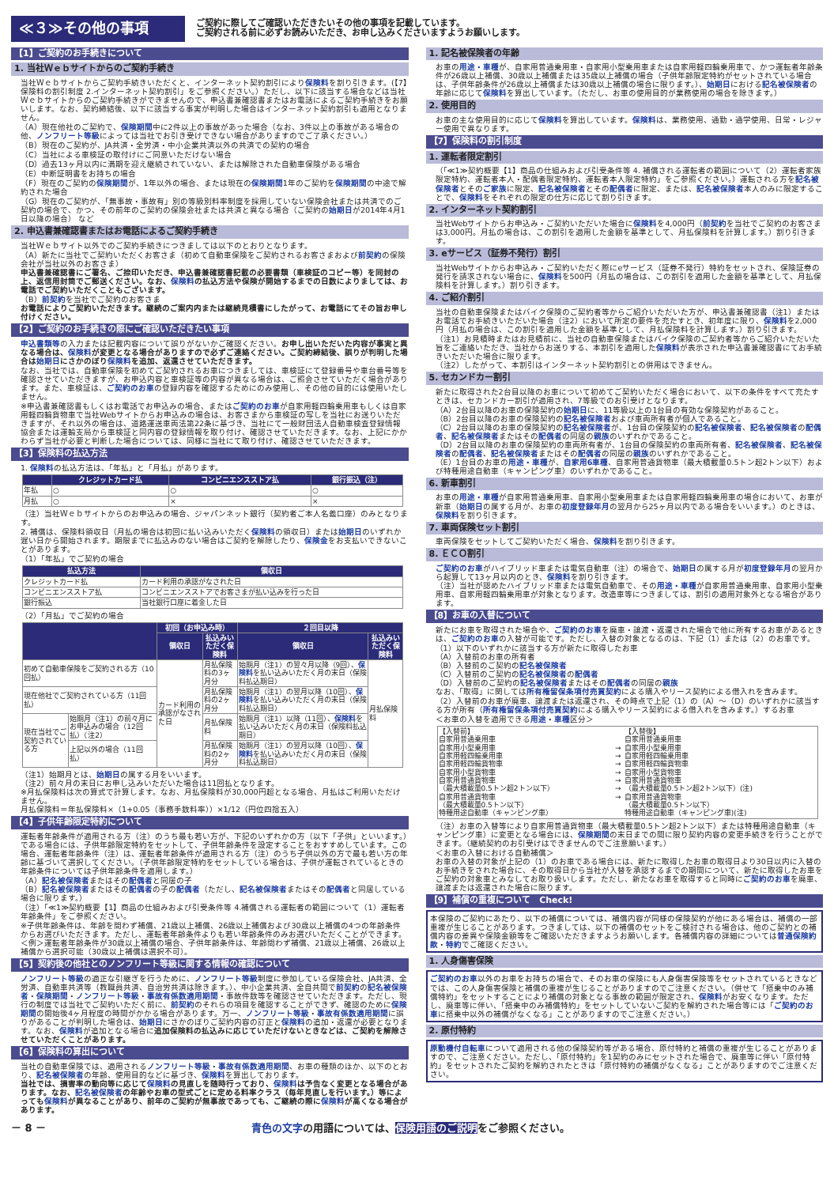≪３≫その他の事項
ご契約に際してご確認いただきたいその他の事項を記載しています。
ご契約される前に必ずお読みいただき、お申し込みくださいますようお願いします。
【1】ご契約のお手続きについて
1. 当社Ｗｅｂサイトからのご契約手続き
当社Ｗｅｂサイトからご契約手続きいただくと、インターネット契約割引により保険料を割り引きます。(【7】保険料の割引制度 2.インターネット契約割引」をご参照ください。）ただし、以下に該当する場合などは当社Ｗｅｂサイトからのご契約手続きができませんので、申込書兼確認書またはお電話によるご契約手続きをお願いします。なお、契約締結後、以下に該当する事実が判明した場合はインターネット契約割引も適用となりません。
（A）現在他社のご契約で、保険期間中に2件以上の事故があった場合（なお、3件以上の事故がある場合の他、ノンフリート等級によっては当社でお引き受けできない場合がありますのでご了承ください。）
（B）現在のご契約が、JA共済・全労済・中小企業共済以外の共済での契約の場合
（C）当社による車検証の取付けにご同意いただけない場合
（D）過去13ヶ月以内に満期を迎え継続されていない、または解除された自動車保険がある場合
（E）中断証明書をお持ちの場合
（F）現在のご契約の保険期間が、1年以外の場合、または現在の保険期間1年のご契約を保険期間の中途で解約された場合
（G）現在のご契約が、「無事故・事故有」別の等級別料率制度を採用していない保険会社または共済でのご契約の場合で、かつ、その前年のご契約の保険会社または共済と異なる場合（ご契約の始期日が2014年4月1日以降の場合） など
2. 申込書兼確認書またはお電話によるご契約手続き
当社Ｗｅｂサイト以外でのご契約手続きにつきましては以下のとおりとなります。
（A）新たに当社でご契約いただくお客さま（初めて自動車保険をご契約されるお客さまおよび前契約の保険会社が当社以外のお客さま）
申込書兼確認書にご署名、ご捺印いただき、申込書兼確認書記載の必要書類（車検証のコピー等）を同封の上、返信用封筒でご郵送ください。なお、保険料の払込方法や保険が開始するまでの日数によりましては、お電話でご契約いただくこともございます。
（B）前契約を当社でご契約のお客さま
お電話によりご契約いただきます。継続のご案内内または継続見積書にしたがって、お電話にてその旨お申し付けください。
【2】ご契約のお手続きの際にご確認いただきたい事項
申込書類等の入力または記載内容について誤りがないかご確認ください。お申し出いただいた内容が事実と異なる場合は、保険料が変更となる場合がありますので必ずご連絡ください。ご契約締結後、誤りが判明した場合は始期日にさかのぼり保険料を追加、返還させていただきます。
なお、当社では、自動車保険を初めてご契約されるお車につきましては、車検証にて登録番号や車台番号等を確認させていただきますが、お申込内容と車検証等の内容が異なる場合は、ご照会させていただく場合があります。また、車検証は、ご契約のお車の登録内容を確認するためにのみ使用し、その他の目的には使用いたしません。
※申込書兼確認書もしくはお電話でお申込みの場合、またはご契約のお車が自家用軽四輪乗用車もしくは自家用軽四輪貨物車で当社Webサイトからお申込みの場合は、お客さまから車検証の写しを当社にお送りいただきますが、それ以外の場合は、道路運送車両法第22条に基づき、当社にて一般財団法人自動車検査登録情報協会または運輸支局から車検証と同内容の登録情報を取り付け、確認させていただきます。なお、上記にかかわらず当社が必要と判断した場合については、同様に当社にて取り付け、確認させていただきます。
【3】保険料の払込方法
1. 保険料の払込方法は、「年払」と「月払」があります。
| | クレジットカード払 | コンビニエンスストア払 | 銀行振込（注） |
| --- | --- | --- | --- |
| 年払 | ○ | ○ | ○ |
| 月払 | ○ | × | × |
（注）当社Ｗｅｂサイトからのお申込みの場合、ジャパンネット銀行（契約者ご本人名義口座）のみとなります。
2. 補償は、保険料領収日（月払の場合は初回に払い込みいただく保険料の領収日）または始期日のいずれか遅い日から開始されます。期限までに払込みのない場合はご契約を解除したり、保険金をお支払いできないことがあります。
（1）「年払」でご契約の場合
| 払込方法 | 領収日 |
| --- | --- |
| クレジットカード払 | カード利用の承認がなされた日 |
| コンビニエンスストア払 | コンビニエンスストアでお客さまが払い込みを行った日 |
| 銀行振込 | 当社銀行口座に着金した日 |
（2）「月払」でご契約の場合
| | | 初回（お申込み時） | | ２回目以降 | |
| --- | --- | --- | --- | --- | --- |
| | | 領収日 | 払込みいただく保険料 | 領収日 | 払込みいただく保険料 |
| 初めて自動車保険をご契約される方（10回払） | | カード利用の承認がなされた日 | 月払保険料の3ヶ月分 | 始期月（注1）の翌々月以降（9回）、 保険料 を払い込みいただく月の末日（保険料払込期日） | 月払保険料 |
| 現在他社でご契約されている方（11回払） | | | 月払保険料の2ヶ月分 | 始期月（注1）の翌月以降（10回）、 保険料 を払い込みいただく月の末日（保険料払込期日） | |
| 現在当社でご契約されている方 | 始期月（注1）の前々月にお申込みの場合（12回払）（注2） | | 月払保険料 | 始期月（注1）以降（11回）、 保険料 を払い込みいただく月の末日（保険料払込期日） | |
| | 上記以外の場合（11回払） | | 月払保険料の2ヶ月分 | 始期月（注1）の翌月以降（10回）、 保険料 を払い込みいただく月の末日（保険料払込期日） | |
（注1）始期月とは、始期日の属する月をいいます。
（注2）前々月の末日にお申し込みいただいた場合は11回払となります。
※月払保険料は次の算式で計算します。なお、月払保険料が30,000円超となる場合、月払はご利用いただけません。
月払保険料＝年払保険料×（1+0.05（事務手数料率））×1/12（円位四捨五入）
【4】子供年齢限定特約について
運転者年齢条件が適用される方（注）のうち最も若い方が、下記のいずれかの方（以下「子供」といいます。）である場合には、子供年齢限定特約をセットして、子供年齢条件を設定することをおすすめしています。この場合、運転者年齢条件（注）は、運転者年齢条件が適用される方（注）のうち子供以外の方で最も若い方の年齢に基づいて選択してください。（子供年齢限定特約をセットしている場合は、子供が運転されているときの年齢条件については子供年齢条件を適用します。）
（A）記名被保険者またはその配偶者と同居の子
（B）記名被保険者またはその配偶者の子の配偶者（ただし、記名被保険者またはその配偶者と同居している場合に限ります。）
（注）「≪1≫契約概要【1】商品の仕組みおよび引受条件等 4.補償される運転者の範囲について（1）運転者年齢条件」をご参照ください。
※子供年齢条件は、年齢を問わず補償、21歳以上補償、26歳以上補償および30歳以上補償の4つの年齢条件からお選びいただきます。ただし、運転者年齢条件よりも若い年齢条件のみお選びいただくことができます。
＜例＞運転者年齢条件が30歳以上補償の場合、子供年齢条件は、年齢問わず補償、21歳以上補償、26歳以上補償から選択可能（30歳以上補償は選択不可）。
【5】契約後の他社とのノンフリート等級に関する情報の確認について
ノンフリート等級の適正な引継ぎを行うために、ノンフリート等級制度に参加している保険会社、JA共済、全労済、自動車共済等（教職員共済、自治労共済は除きます。）、中小企業共済、全自共間で前契約の記名被保険者・保険期間・ノンフリート等級・事故有係数適用期間・事故件数等を確認させていただきます。ただし、現行の制度では当社でご契約いただく前に、前契約のそれらの項目を確認することができず、確認のために保険期間の開始後4ヶ月程度の時間がかかる場合があります。万一、ノンフリート等級・事故有係数適用期間に誤りがあることが判明した場合は、始期日にさかのぼりご契約内容の訂正と保険料の追加・返還が必要となります。なお、保険料が追加となる場合に追加保険料の払込みに応じていただけないときなどは、ご契約を解除させていただくことがあります。
【6】保険料の算出について
当社の自動車保険では、適用されるノンフリート等級・事故有係数適用期間、お車の種類のほか、以下のとおり、記名被保険者の年齢、使用目的などに基づき、保険料を算出しております。
当社では、損害率の動向等に応じて保険料の見直しを随時行っており、保険料は予告なく変更となる場合があります。なお、記名被保険者の年齢やお車の型式ごとに定める料率クラス（毎年見直しを行います。）等によっても保険料が異なることがあり、前年のご契約が無事故であっても、ご継続の際に保険料が高くなる場合があります。
1. 記名被保険者の年齢
お車の用途・車種が、自家用普通乗用車・自家用小型乗用車または自家用軽四輪乗用車で、かつ運転者年齢条件が26歳以上補償、30歳以上補償または35歳以上補償の場合（子供年齢限定特約がセットされている場合は、子供年齢条件が26歳以上補償または30歳以上補償の場合に限ります。）、始期日における記名被保険者の年齢に応じて保険料を算出しています。（ただし、お車の使用目的が業務使用の場合を除きます。）
2. 使用目的
お車の主な使用目的に応じて保険料を算出しています。保険料は、業務使用、通勤・通学使用、日常・レジャー使用で異なります。
【7】保険料の割引制度
1. 運転者限定割引
（「≪1≫契約概要【1】商品の仕組みおよび引受条件等 4. 補償される運転者の範囲について（2）運転者家族限定特約、運転者本人・配偶者限定特約、運転者本人限定特約」をご参照ください。）運転される方を記名被保険者とそのご家族に限定、記名被保険者とその配偶者に限定、または、記名被保険者本人のみに限定することで、保険料をそれぞれの限定の仕方に応じて割り引きます。
2. インターネット契約割引
当社Webサイトからお申込み・ご契約いただいた場合に保険料を4,000円（前契約を当社でご契約のお客さまは3,000円。月払の場合は、この割引を適用した金額を基準として、月払保険料を計算します。）割り引きます。
3. eサービス（証券不発行）割引
当社Webサイトからお申込み・ご契約いただく際にeサービス（証券不発行）特約をセットされ、保険証券の発行を請求されない場合に、保険料を500円（月払の場合は、この割引を適用した金額を基準として、月払保険料を計算します。）割り引きます。
4. ご紹介割引
当社の自動車保険またはバイク保険のご契約者等からご紹介いただいた方が、申込書兼確認書（注1）またはお電話でお手続きいただいた場合（注2）において所定の要件を充たすとき、初年度に限り、保険料を2,000円（月払の場合は、この割引を適用した金額を基準として、月払保険料を計算します。）割り引きます。
（注1）お見積時またはお見積前に、当社の自動車保険またはバイク保険のご契約者等からご紹介いただいた旨をご連絡いただき、当社からお送りする、本割引を適用した保険料が表示された申込書兼確認書にてお手続きいただいた場合に限ります。
（注2）したがって、本割引はインターネット契約割引との併用はできません。
5. セカンドカー割引
新たに取得された2台目以降のお車について初めてご契約いただく場合において、以下の条件をすべて充たすときは、セカンドカー割引が適用され、7等級でのお引受けとなります。
（A）2台目以降のお車の保険契約の始期日に、11等級以上の1台目の有効な保険契約があること。
（B）2台目以降のお車の保険契約の記名被保険者および車両所有者が個人であること。
（C）2台目以降のお車の保険契約の記名被保険者が、1台目の保険契約の記名被保険者、記名被保険者の配偶者、記名被保険者またはその配偶者の同居の親族のいずれかであること。
（D）2台目以降のお車の保険契約の車両所有者が、1台目の保険契約の車両所有者、記名被保険者、記名被保険者の配偶者、記名被保険者またはその配偶者の同居の親族のいずれかであること。
（E）1台目のお車の用途・車種が、自家用6車種、自家用普通貨物車（最大積載量0.5トン超2トン以下）および特種用途自動車（キャンピング車）のいずれかであること。
6. 新車割引
お車の用途・車種が自家用普通乗用車、自家用小型乗用車または自家用軽四輪乗用車の場合において、お車が新車（始期日の属する月が、お車の初度登録年月の翌月から25ヶ月以内である場合をいいます。）のときは、保険料を割り引きます。
7. 車両保険セット割引
車両保険をセットしてご契約いただく場合、保険料を割り引きます。
8. ＥＣＯ割引
ご契約のお車がハイブリッド車または電気自動車（注）の場合で、始期日の属する月が初度登録年月の翌月から起算して13ヶ月以内のとき、保険料を割り引きます。
（注）当社が認めたハイブリッド車または電気自動車で、その用途・車種が自家用普通乗用車、自家用小型乗用車、自家用軽四輪乗用車が対象となります。改造車等につきましては、割引の適用対象外となる場合があります。
【8】お車の入替について
新たにお車を取得された場合や、ご契約のお車を廃車・譲渡・返還された場合で他に所有するお車があるときは、ご契約のお車の入替が可能です。ただし、入替の対象となるのは、下記（1）または（2）のお車です。
（1）以下のいずれかに該当する方が新たに取得したお車
（A）入替前のお車の所有者
（B）入替前のご契約の記名被保険者
（C）入替前のご契約の記名被保険者の配偶者
（D）入替前のご契約の記名被保険者またはその配偶者の同居の親族
なお、「取得」に関しては所有権留保条項付売買契約による購入やリース契約による借入れを含みます。
（2）入替前のお車が廃車、譲渡または返還され、その時点で上記（1）の（A）～（D）のいずれかに該当する方が所有（所有権留保条項付売買契約による購入やリース契約による借入れを含みます。）するお車
＜お車の入替を適用できる用途・車種区分＞
| 【入替前】 自家用普通乗用車 自家用小型乗用車 自家用軽四輪乗用車 自家用軽四輪貨物車 自家用小型貨物車 自家用普通貨物車 （最大積載量0.5トン超2トン以下） 自家用普通貨物車 （最大積載量0.5トン以下） 特種用途自動車（キャンピング車） | → → → → → → → | 【入替後】 自家用普通乗用車 自家用小型乗用車 自家用軽四輪乗用車 自家用軽四輪貨物車 自家用小型貨物車 自家用普通貨物車 （最大積載量0.5トン超2トン以下）(注) 自家用普通貨物車 （最大積載量0.5トン以下） 特種用途自動車（キャンピング車)(注) |
（注）お車の入替等により自家用普通貨物車（最大積載量0.5トン超2トン以下）または特種用途自動車（キャンピング車）に変更となる場合には、保険期間の末日までの間に限り契約内容の変更手続きを行うことができます。（継続契約のお引受けはできませんのでご注意願います。）
＜お車の入替における自動補償＞
お車の入替の対象が上記の（1）のお車である場合には、新たに取得したお車の取得日より30日以内に入替のお手続きをされた場合に、その取得日から当社が入替を承認するまでの期間について、新たに取得したお車をご契約の対象車とみなしてお取り扱いします。ただし、新たなお車を取得すると同時にご契約のお車を廃車、譲渡または返還された場合に限ります。
【9】補償の重複について　Check!
本保険のご契約にあたり、以下の補償については、補償内容が同様の保険契約が他にある場合は、補償の一部重複が生じることがあります。つきましては、以下の補償のセットをご検討される場合は、他のご契約との補償内容の差異や保険金額等をご確認いただきますようお願いします。各補償内容の詳細については普通保険約款・特約でご確認ください。
1. 人身傷害保険
ご契約のお車以外のお車をお持ちの場合で、そのお車の保険にも人身傷害保険等をセットされているときなどでは、この人身傷害保険と補償の重複が生じることがありますのでご注意ください。（併せて「搭乗中のみ補償特約」をセットすることにより補償の対象となる事故の範囲が限定され、保険料がお安くなります。ただし、廃車等に伴い、「搭乗中のみ補償特約」をセットしていないご契約を解約された場合等には「ご契約のお車に搭乗中以外の補償がなくなる」ことがありますのでご注意ください。）
2. 原付特約
原動機付自転車について適用される他の保険契約等がある場合、原付特約と補償の重複が生じることがありますので、ご注意ください。ただし、「原付特約」を1契約のみにセットされた場合で、廃車等に伴い「原付特約」をセットされたご契約を解約されたときは「原付特約の補償がなくなる」ことがありますのでご注意ください。
－ 8 － 青色の文字の用語については、保険用語のご説明をご参照ください。